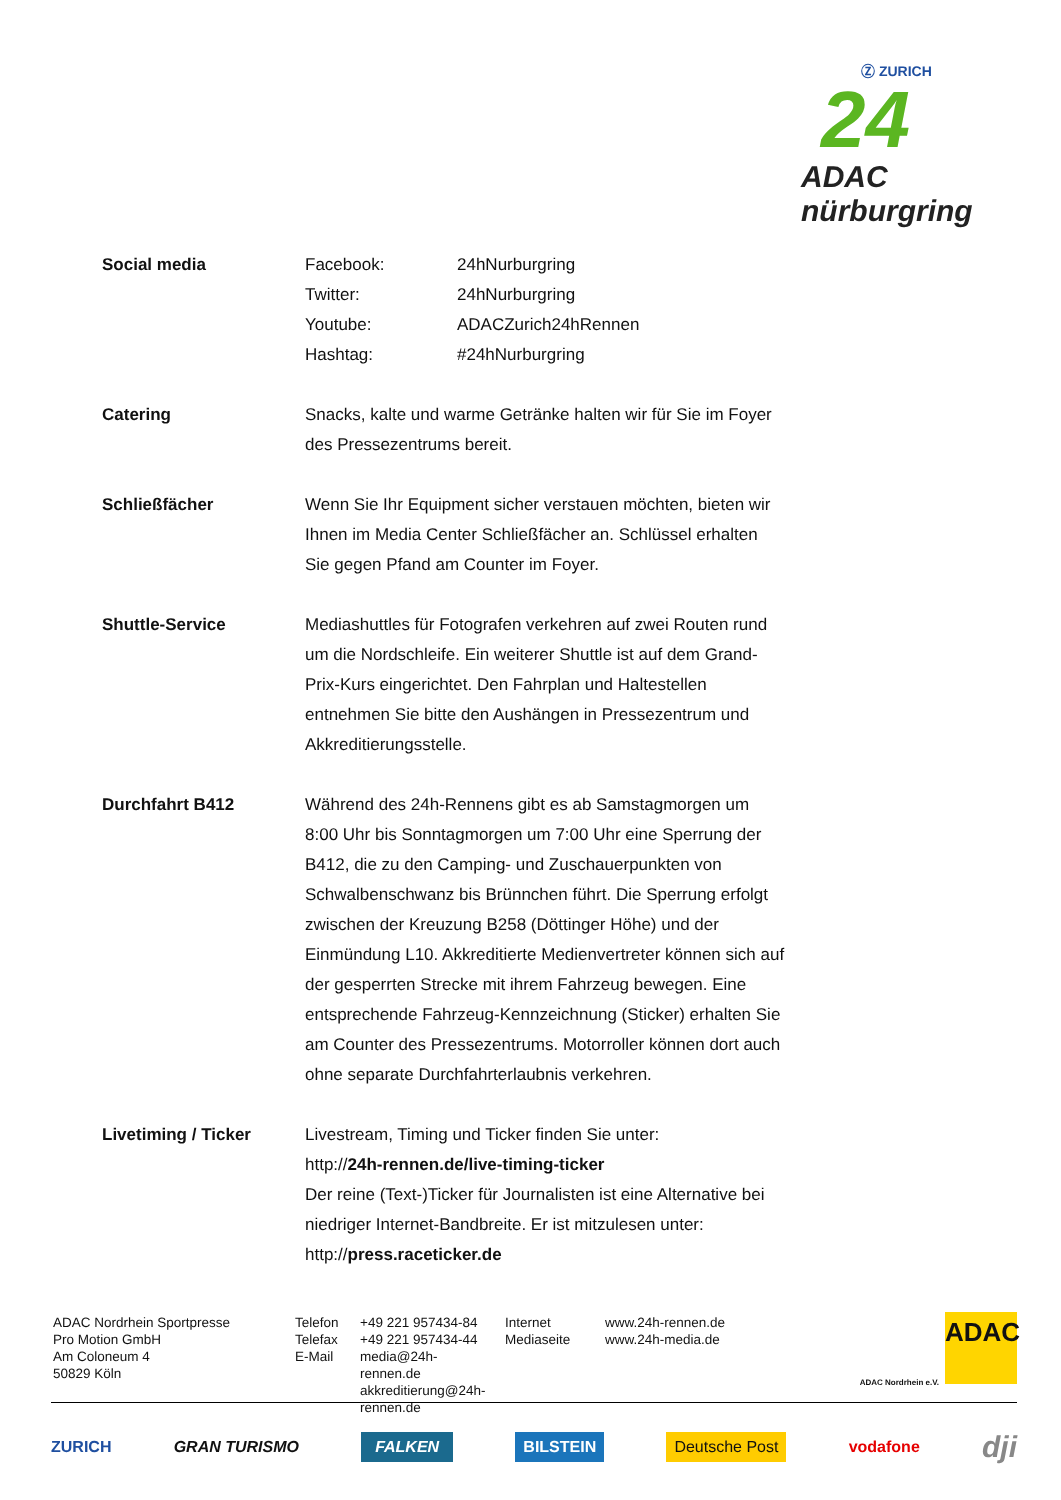Ⓩ ZURICH
24
ADAC nürburgring
| Social media | Facebook: | 24hNurburgring |
| | Twitter: | 24hNurburgring |
| | Youtube: | ADACZurich24hRennen |
| | Hashtag: | #24hNurburgring |
| Catering | Snacks, kalte und warme Getränke halten wir für Sie im Foyer des Pressezentrums bereit. | |
| Schließfächer | Wenn Sie Ihr Equipment sicher verstauen möchten, bieten wir Ihnen im Media Center Schließfächer an. Schlüssel erhalten Sie gegen Pfand am Counter im Foyer. | |
| Shuttle-Service | Mediashuttles für Fotografen verkehren auf zwei Routen rund um die Nordschleife. Ein weiterer Shuttle ist auf dem Grand- Prix-Kurs eingerichtet. Den Fahrplan und Haltestellen entnehmen Sie bitte den Aushängen in Pressezentrum und Akkreditierungsstelle. | |
| Durchfahrt B412 | Während des 24h-Rennens gibt es ab Samstagmorgen um 8:00 Uhr bis Sonntagmorgen um 7:00 Uhr eine Sperrung der B412, die zu den Camping- und Zuschauerpunkten von Schwalbenschwanz bis Brünnchen führt. Die Sperrung erfolgt zwischen der Kreuzung B258 (Döttinger Höhe) und der Einmündung L10. Akkreditierte Medienvertreter können sich auf der gesperrten Strecke mit ihrem Fahrzeug bewegen. Eine entsprechende Fahrzeug-Kennzeichnung (Sticker) erhalten Sie am Counter des Pressezentrums. Motorroller können dort auch ohne separate Durchfahrterlaubnis verkehren. | |
| Livetiming / Ticker | Livestream, Timing und Ticker finden Sie unter: http:// 24h-rennen.de/live-timing-ticker Der reine (Text-)Ticker für Journalisten ist eine Alternative bei niedriger Internet-Bandbreite. Er ist mitzulesen unter: http:// press.raceticker.de | |
| ADAC Nordrhein Sportpresse Pro Motion GmbH Am Coloneum 4 50829 Köln | Telefon Telefax E-Mail | +49 221 957434-84 +49 221 957434-44 media@24h-rennen.de akkreditierung@24h-rennen.de | Internet Mediaseite | www.24h-rennen.de www.24h-media.de |
ADAC
ADAC Nordrhein e.V.
ZURICH GRAN TURISMO FALKEN BILSTEIN Deutsche Post vodafone dji